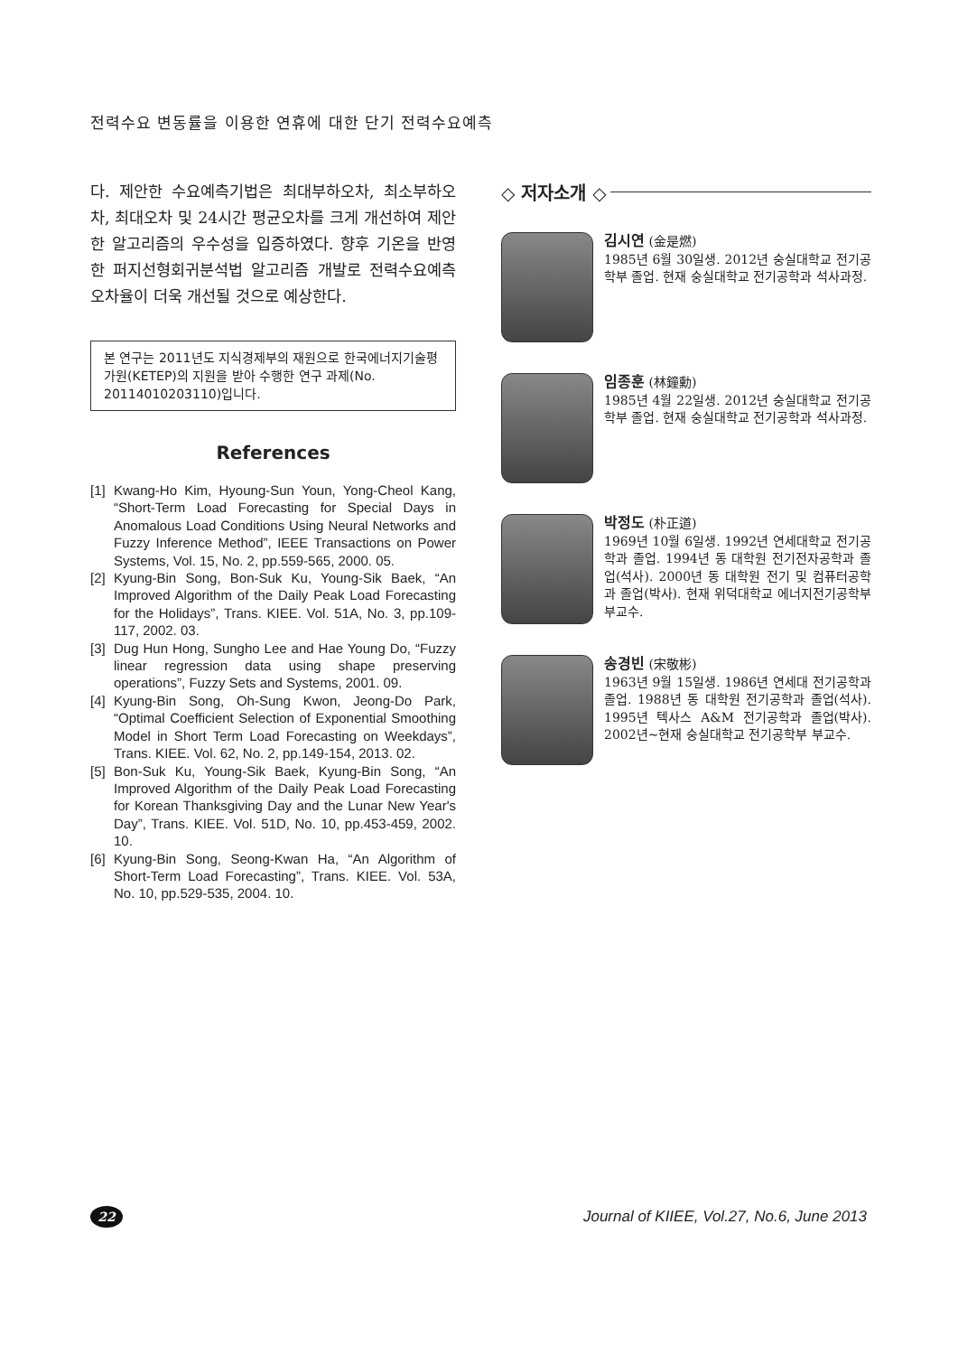전력수요 변동률을 이용한 연휴에 대한 단기 전력수요예측
다. 제안한 수요예측기법은 최대부하오차, 최소부하오차, 최대오차 및 24시간 평균오차를 크게 개선하여 제안한 알고리즘의 우수성을 입증하였다. 향후 기온을 반영한 퍼지선형회귀분석법 알고리즘 개발로 전력수요예측 오차율이 더욱 개선될 것으로 예상한다.
본 연구는 2011년도 지식경제부의 재원으로 한국에너지기술평가원(KETEP)의 지원을 받아 수행한 연구 과제(No. 20114010203110)입니다.
References
[1] Kwang-Ho Kim, Hyoung-Sun Youn, Yong-Cheol Kang, “Short-Term Load Forecasting for Special Days in Anomalous Load Conditions Using Neural Networks and Fuzzy Inference Method”, IEEE Transactions on Power Systems, Vol. 15, No. 2, pp.559-565, 2000. 05.
[2] Kyung-Bin Song, Bon-Suk Ku, Young-Sik Baek, “An Improved Algorithm of the Daily Peak Load Forecasting for the Holidays”, Trans. KIEE. Vol. 51A, No. 3, pp.109-117, 2002. 03.
[3] Dug Hun Hong, Sungho Lee and Hae Young Do, “Fuzzy linear regression data using shape preserving operations”, Fuzzy Sets and Systems, 2001. 09.
[4] Kyung-Bin Song, Oh-Sung Kwon, Jeong-Do Park, “Optimal Coefficient Selection of Exponential Smoothing Model in Short Term Load Forecasting on Weekdays”, Trans. KIEE. Vol. 62, No. 2, pp.149-154, 2013. 02.
[5] Bon-Suk Ku, Young-Sik Baek, Kyung-Bin Song, “An Improved Algorithm of the Daily Peak Load Forecasting for Korean Thanksgiving Day and the Lunar New Year's Day”, Trans. KIEE. Vol. 51D, No. 10, pp.453-459, 2002. 10.
[6] Kyung-Bin Song, Seong-Kwan Ha, “An Algorithm of Short-Term Load Forecasting”, Trans. KIEE. Vol. 53A, No. 10, pp.529-535, 2004. 10.
◇ 저자소개 ◇
김시연 (金是燃)
1985년 6월 30일생. 2012년 숭실대학교 전기공학부 졸업. 현재 숭실대학교 전기공학과 석사과정.
임종훈 (林鐘勳)
1985년 4월 22일생. 2012년 숭실대학교 전기공학부 졸업. 현재 숭실대학교 전기공학과 석사과정.
박정도 (朴正道)
1969년 10월 6일생. 1992년 연세대학교 전기공학과 졸업. 1994년 동 대학원 전기전자공학과 졸업(석사). 2000년 동 대학원 전기 및 컴퓨터공학과 졸업(박사). 현재 위덕대학교 에너지전기공학부 부교수.
송경빈 (宋敬彬)
1963년 9월 15일생. 1986년 연세대 전기공학과 졸업. 1988년 동 대학원 전기공학과 졸업(석사). 1995년 텍사스 A&M 전기공학과 졸업(박사). 2002년~현재 숭실대학교 전기공학부 부교수.
22
Journal of KIIEE, Vol.27, No.6, June 2013